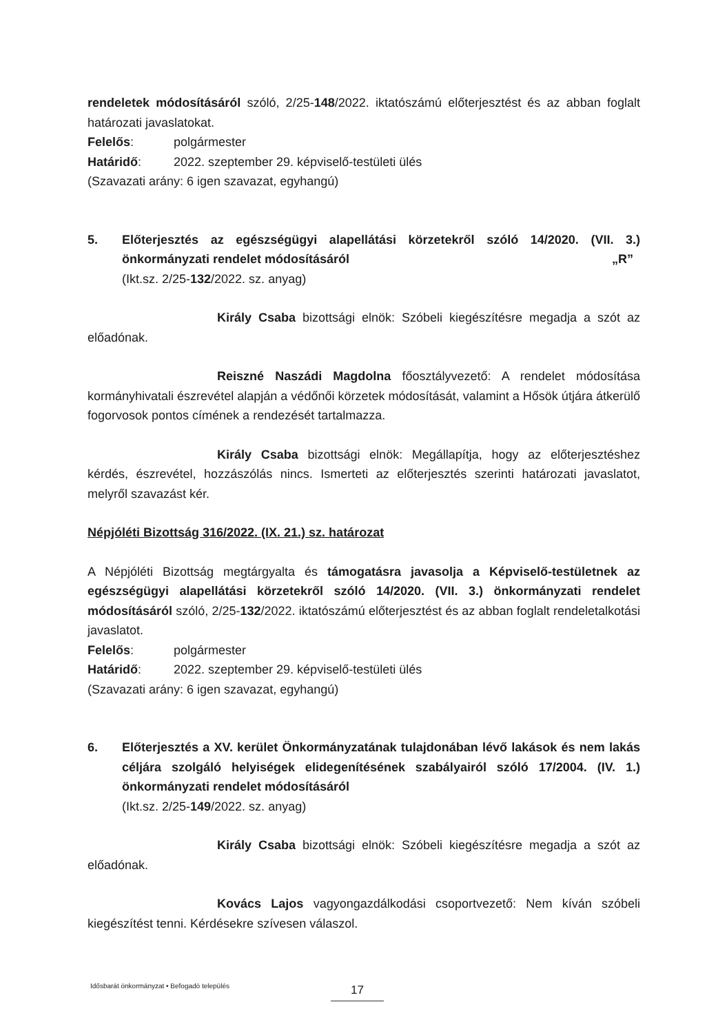rendeletek módosításáról szóló, 2/25-148/2022. iktatószámú előterjesztést és az abban foglalt határozati javaslatokat.
Felelős: polgármester
Határidő: 2022. szeptember 29. képviselő-testületi ülés
(Szavazati arány: 6 igen szavazat, egyhangú)
5. Előterjesztés az egészségügyi alapellátási körzetekről szóló 14/2020. (VII. 3.) önkormányzati rendelet módosításáról „R”
(Ikt.sz. 2/25-132/2022. sz. anyag)
Király Csaba bizottsági elnök: Szóbeli kiegészítésre megadja a szót az előadónak.
Reiszné Naszádi Magdolna főosztályvezető: A rendelet módosítása kormányhivatali észrevétel alapján a védőnői körzetek módosítását, valamint a Hősök útjára átkerülő fogorvosok pontos címének a rendezését tartalmazza.
Király Csaba bizottsági elnök: Megállapítja, hogy az előterjesztéshez kérdés, észrevétel, hozzászólás nincs. Ismerteti az előterjesztés szerinti határozati javaslatot, melyről szavazást kér.
Népjóléti Bizottság 316/2022. (IX. 21.) sz. határozat
A Népjóléti Bizottság megtárgyalta és támogatásra javasolja a Képviselő-testületnek az egészségügyi alapellátási körzetekről szóló 14/2020. (VII. 3.) önkormányzati rendelet módosításáról szóló, 2/25-132/2022. iktatószámú előterjesztést és az abban foglalt rendeletalkotási javaslatot.
Felelős: polgármester
Határidő: 2022. szeptember 29. képviselő-testületi ülés
(Szavazati arány: 6 igen szavazat, egyhangú)
6. Előterjesztés a XV. kerület Önkormányzatának tulajdonában lévő lakások és nem lakás céljára szolgáló helyiségek elidegenítésének szabályairól szóló 17/2004. (IV. 1.) önkormányzati rendelet módosításáról
(Ikt.sz. 2/25-149/2022. sz. anyag)
Király Csaba bizottsági elnök: Szóbeli kiegészítésre megadja a szót az előadónak.
Kovács Lajos vagyongazdálkodási csoportvezető: Nem kíván szóbeli kiegészítést tenni. Kérdésekre szívesen válaszol.
Idősbarát önkormányzat • Befogadó település
17